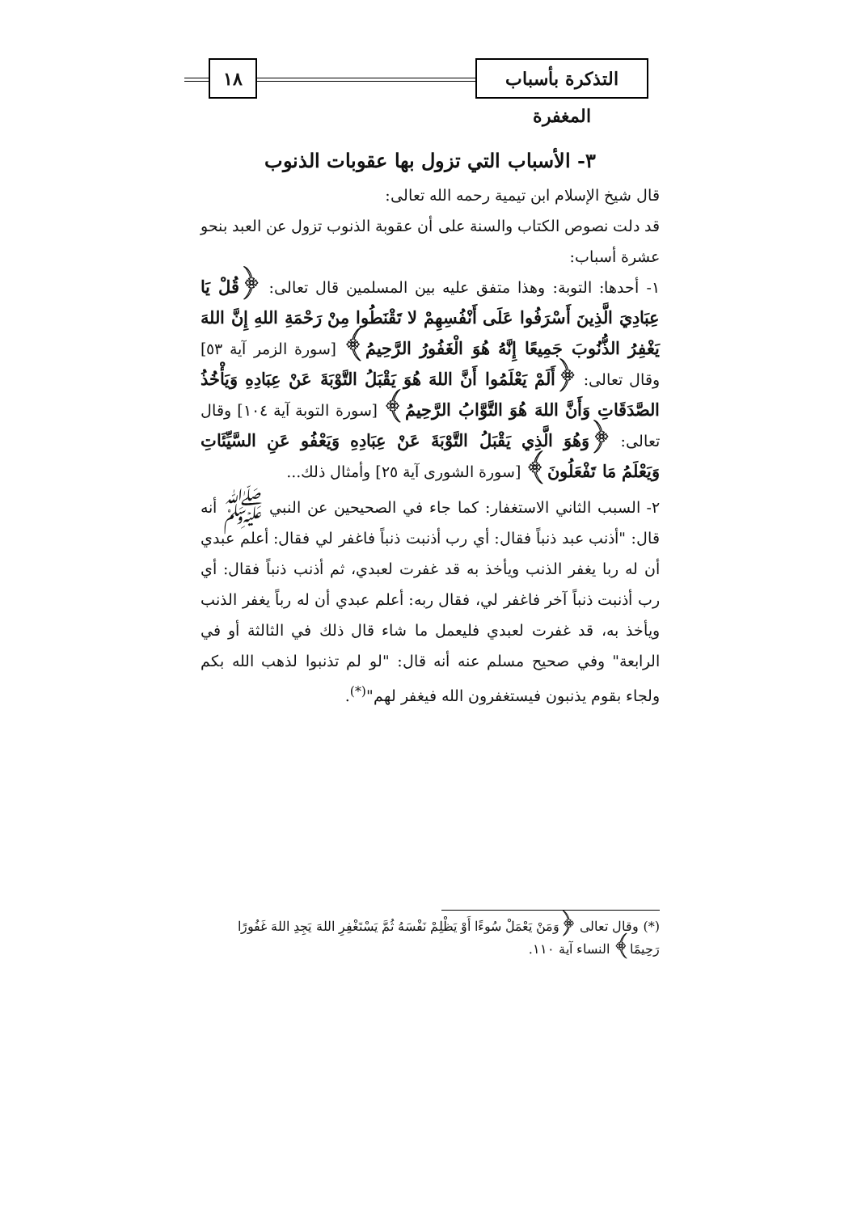١٨
التذكرة بأسباب المغفرة
٣- الأسباب التي تزول بها عقوبات الذنوب
قال شيخ الإسلام ابن تيمية رحمه الله تعالى:
قد دلت نصوص الكتاب والسنة على أن عقوبة الذنوب تزول عن العبد بنحو عشرة أسباب:
١- أحدها: التوبة: وهذا متفق عليه بين المسلمين قال تعالى: ﴿قُلْ يَا عِبَادِيَ الَّذِينَ أَسْرَفُوا عَلَى أَنْفُسِهِمْ لا تَقْنَطُوا مِنْ رَحْمَةِ اللهِ إِنَّ اللهَ يَغْفِرُ الذُّنُوبَ جَمِيعًا إِنَّهُ هُوَ الْغَفُورُ الرَّحِيمُ﴾ [سورة الزمر آية ٥٣] وقال تعالى: ﴿أَلَمْ يَعْلَمُوا أَنَّ اللهَ هُوَ يَقْبَلُ التَّوْبَةَ عَنْ عِبَادِهِ وَيَأْخُذُ الصَّدَقَاتِ وَأَنَّ اللهَ هُوَ التَّوَّابُ الرَّحِيمُ﴾ [سورة التوبة آية ١٠٤] وقال تعالى: ﴿وَهُوَ الَّذِي يَقْبَلُ التَّوْبَةَ عَنْ عِبَادِهِ وَيَعْفُو عَنِ السَّيِّئَاتِ وَيَعْلَمُ مَا تَفْعَلُونَ﴾ [سورة الشورى آية ٢٥] وأمثال ذلك...
٢- السبب الثاني الاستغفار: كما جاء في الصحيحين عن النبي ﷺ أنه قال: "أذنب عبد ذنباً فقال: أي رب أذنبت ذنباً فاغفر لي فقال: أعلم عبدي أن له ربا يغفر الذنب ويأخذ به قد غفرت لعبدي، ثم أذنب ذنباً فقال: أي رب أذنبت ذنباً آخر فاغفر لي، فقال ربه: أعلم عبدي أن له رباً يغفر الذنب ويأخذ به، قد غفرت لعبدي فليعمل ما شاء قال ذلك في الثالثة أو في الرابعة" وفي صحيح مسلم عنه أنه قال: "لو لم تذنبوا لذهب الله بكم ولجاء بقوم يذنبون فيستغفرون الله فيغفر لهم"<sup>(*)</sup>.
(*) وقال تعالى ﴿وَمَنْ يَعْمَلْ سُوءًا أَوْ يَظْلِمْ نَفْسَهُ ثُمَّ يَسْتَغْفِرِ اللهَ يَجِدِ اللهَ غَفُورًا رَحِيمًا﴾ النساء آية ١١٠.